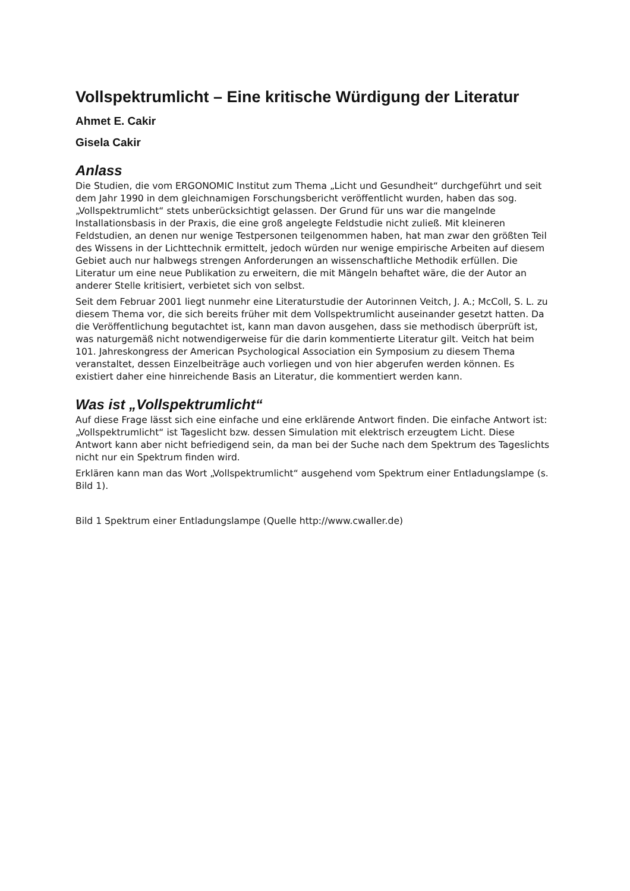Vollspektrumlicht – Eine kritische Würdigung der Literatur
Ahmet E. Cakir
Gisela Cakir
Anlass
Die Studien, die vom ERGONOMIC Institut zum Thema „Licht und Gesundheit“ durchgeführt und seit dem Jahr 1990 in dem gleichnamigen Forschungsbericht veröffentlicht wurden, haben das sog. „Vollspektrumlicht“ stets unberücksichtigt gelassen. Der Grund für uns war die mangelnde Installationsbasis in der Praxis, die eine groß angelegte Feldstudie nicht zuließ. Mit kleineren Feldstudien, an denen nur wenige Testpersonen teilgenommen haben, hat man zwar den größten Teil des Wissens in der Lichttechnik ermittelt, jedoch würden nur wenige empirische Arbeiten auf diesem Gebiet auch nur halbwegs strengen Anforderungen an wissenschaftliche Methodik erfüllen. Die Literatur um eine neue Publikation zu erweitern, die mit Mängeln behaftet wäre, die der Autor an anderer Stelle kritisiert, verbietet sich von selbst.
Seit dem Februar 2001 liegt nunmehr eine Literaturstudie der Autorinnen Veitch, J. A.; McColl, S. L. zu diesem Thema vor, die sich bereits früher mit dem Vollspektrumlicht auseinander gesetzt hatten. Da die Veröffentlichung begutachtet ist, kann man davon ausgehen, dass sie methodisch überprüft ist, was naturgemäß nicht notwendigerweise für die darin kommentierte Literatur gilt. Veitch hat beim 101. Jahreskongress der American Psychological Association ein Symposium zu diesem Thema veranstaltet, dessen Einzelbeiträge auch vorliegen und von hier abgerufen werden können. Es existiert daher eine hinreichende Basis an Literatur, die kommentiert werden kann.
Was ist „Vollspektrumlicht“
Auf diese Frage lässt sich eine einfache und eine erklärende Antwort finden. Die einfache Antwort ist: „Vollspektrumlicht“ ist Tageslicht bzw. dessen Simulation mit elektrisch erzeugtem Licht. Diese Antwort kann aber nicht befriedigend sein, da man bei der Suche nach dem Spektrum des Tageslichts nicht nur ein Spektrum finden wird.
Erklären kann man das Wort „Vollspektrumlicht“ ausgehend vom Spektrum einer Entladungslampe (s. Bild 1).
Bild 1 Spektrum einer Entladungslampe (Quelle http://www.cwaller.de)